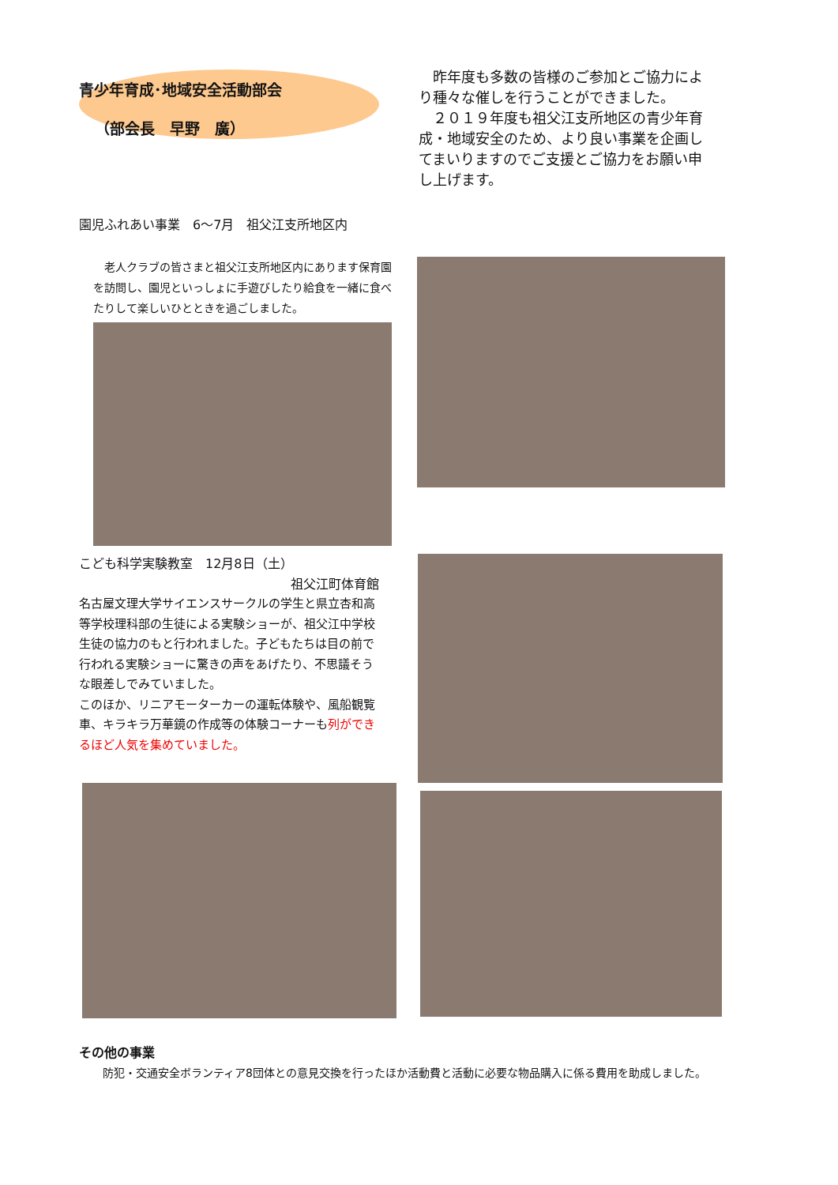青少年育成･地域安全活動部会
（部会長　早野　廣）
　昨年度も多数の皆様のご参加とご協力により種々な催しを行うことができました。
　２０１９年度も祖父江支所地区の青少年育成・地域安全のため、より良い事業を企画してまいりますのでご支援とご協力をお願い申し上げます。
園児ふれあい事業　6～7月　祖父江支所地区内
　老人クラブの皆さまと祖父江支所地区内にあります保育園を訪問し、園児といっしょに手遊びしたり給食を一緒に食べたりして楽しいひとときを過ごしました。
こども科学実験教室　12月8日（土）
祖父江町体育館
名古屋文理大学サイエンスサークルの学生と県立杏和高等学校理科部の生徒による実験ショーが、祖父江中学校生徒の協力のもと行われました。子どもたちは目の前で行われる実験ショーに驚きの声をあげたり、不思議そうな眼差しでみていました。
このほか、リニアモーターカーの運転体験や、風船観覧車、キラキラ万華鏡の作成等の体験コーナーも列ができるほど人気を集めていました。
その他の事業
防犯・交通安全ボランティア8団体との意見交換を行ったほか活動費と活動に必要な物品購入に係る費用を助成しました。